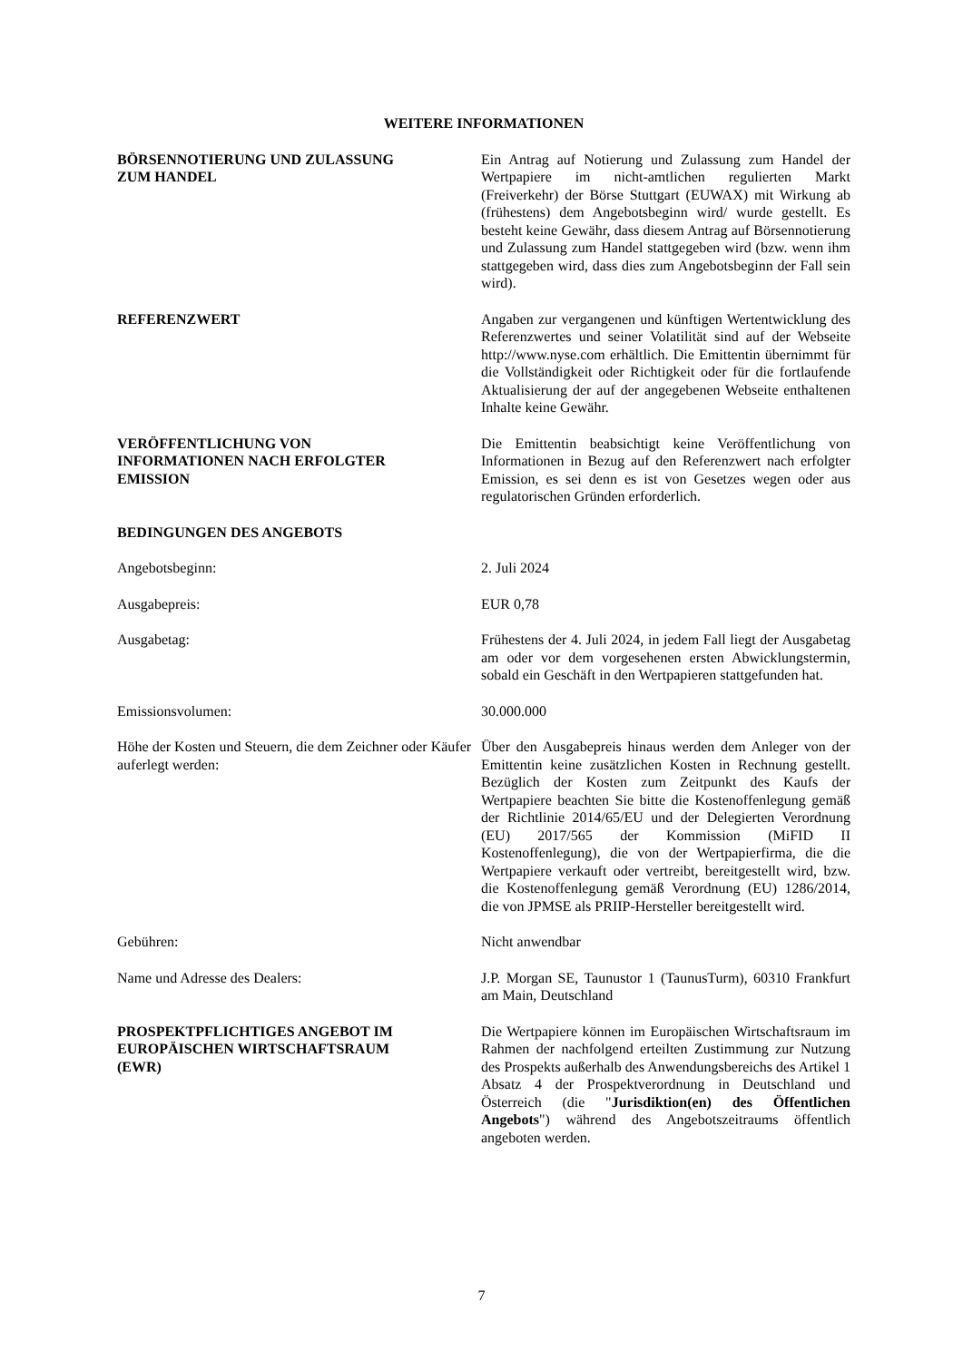WEITERE INFORMATIONEN
BÖRSENNOTIERUNG UND ZULASSUNG
ZUM HANDEL
Ein Antrag auf Notierung und Zulassung zum Handel der Wertpapiere im nicht-amtlichen regulierten Markt (Freiverkehr) der Börse Stuttgart (EUWAX) mit Wirkung ab (frühestens) dem Angebotsbeginn wird/ wurde gestellt. Es besteht keine Gewähr, dass diesem Antrag auf Börsennotierung und Zulassung zum Handel stattgegeben wird (bzw. wenn ihm stattgegeben wird, dass dies zum Angebotsbeginn der Fall sein wird).
REFERENZWERT Angaben zur vergangenen und künftigen Wertentwicklung des Referenzwertes und seiner Volatilität sind auf der Webseite http://www.nyse.com erhältlich. Die Emittentin übernimmt für die Vollständigkeit oder Richtigkeit oder für die fortlaufende Aktualisierung der auf der angegebenen Webseite enthaltenen Inhalte keine Gewähr.
VERÖFFENTLICHUNG VON
INFORMATIONEN NACH ERFOLGTER
EMISSION
Die Emittentin beabsichtigt keine Veröffentlichung von Informationen in Bezug auf den Referenzwert nach erfolgter Emission, es sei denn es ist von Gesetzes wegen oder aus regulatorischen Gründen erforderlich.
BEDINGUNGEN DES ANGEBOTS
Angebotsbeginn: 2. Juli 2024
Ausgabepreis: EUR 0,78
Ausgabetag: Frühestens der 4. Juli 2024, in jedem Fall liegt der Ausgabetag am oder vor dem vorgesehenen ersten Abwicklungstermin, sobald ein Geschäft in den Wertpapieren stattgefunden hat.
Emissionsvolumen: 30.000.000
Höhe der Kosten und Steuern, die dem Zeichner oder Käufer auferlegt werden:
Über den Ausgabepreis hinaus werden dem Anleger von der Emittentin keine zusätzlichen Kosten in Rechnung gestellt. Bezüglich der Kosten zum Zeitpunkt des Kaufs der Wertpapiere beachten Sie bitte die Kostenoffenlegung gemäß der Richtlinie 2014/65/EU und der Delegierten Verordnung (EU) 2017/565 der Kommission (MiFID II Kostenoffenlegung), die von der Wertpapierfirma, die die Wertpapiere verkauft oder vertreibt, bereitgestellt wird, bzw. die Kostenoffenlegung gemäß Verordnung (EU) 1286/2014, die von JPMSE als PRIIP-Hersteller bereitgestellt wird.
Gebühren: Nicht anwendbar
Name und Adresse des Dealers: J.P. Morgan SE, Taunustor 1 (TaunusTurm), 60310 Frankfurt am Main, Deutschland
PROSPEKTPFLICHTIGES ANGEBOT IM
EUROPÄISCHEN WIRTSCHAFTSRAUM
(EWR)
Die Wertpapiere können im Europäischen Wirtschaftsraum im Rahmen der nachfolgend erteilten Zustimmung zur Nutzung des Prospekts außerhalb des Anwendungsbereichs des Artikel 1 Absatz 4 der Prospektverordnung in Deutschland und Österreich (die "Jurisdiktion(en) des Öffentlichen Angebots") während des Angebotszeitraums öffentlich angeboten werden.
7